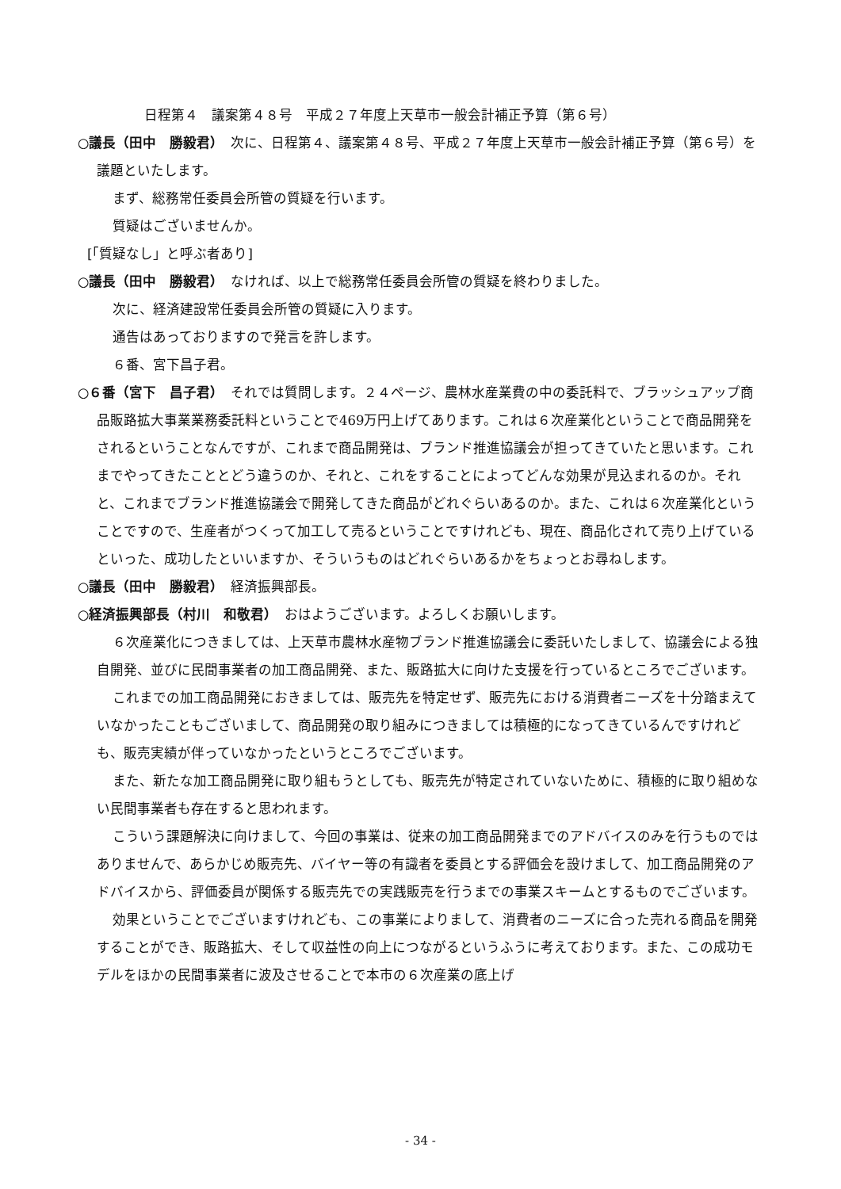日程第４　議案第４８号　平成２７年度上天草市一般会計補正予算（第６号）
○議長（田中　勝毅君）　次に、日程第４、議案第４８号、平成２７年度上天草市一般会計補正予算（第６号）を議題といたします。
まず、総務常任委員会所管の質疑を行います。
質疑はございませんか。
[「質疑なし」と呼ぶ者あり]
○議長（田中　勝毅君）　なければ、以上で総務常任委員会所管の質疑を終わりました。
次に、経済建設常任委員会所管の質疑に入ります。
通告はあっておりますので発言を許します。
６番、宮下昌子君。
○６番（宮下　昌子君）　それでは質問します。２４ページ、農林水産業費の中の委託料で、ブラッシュアップ商品販路拡大事業業務委託料ということで469万円上げてあります。これは６次産業化ということで商品開発をされるということなんですが、これまで商品開発は、ブランド推進協議会が担ってきていたと思います。これまでやってきたこととどう違うのか、それと、これをすることによってどんな効果が見込まれるのか。それと、これまでブランド推進協議会で開発してきた商品がどれぐらいあるのか。また、これは６次産業化ということですので、生産者がつくって加工して売るということですけれども、現在、商品化されて売り上げているといった、成功したといいますか、そういうものはどれぐらいあるかをちょっとお尋ねします。
○議長（田中　勝毅君）　経済振興部長。
○経済振興部長（村川　和敬君）　おはようございます。よろしくお願いします。
６次産業化につきましては、上天草市農林水産物ブランド推進協議会に委託いたしまして、協議会による独自開発、並びに民間事業者の加工商品開発、また、販路拡大に向けた支援を行っているところでございます。
これまでの加工商品開発におきましては、販売先を特定せず、販売先における消費者ニーズを十分踏まえていなかったこともございまして、商品開発の取り組みにつきましては積極的になってきているんですけれども、販売実績が伴っていなかったというところでございます。
また、新たな加工商品開発に取り組もうとしても、販売先が特定されていないために、積極的に取り組めない民間事業者も存在すると思われます。
こういう課題解決に向けまして、今回の事業は、従来の加工商品開発までのアドバイスのみを行うものではありませんで、あらかじめ販売先、バイヤー等の有識者を委員とする評価会を設けまして、加工商品開発のアドバイスから、評価委員が関係する販売先での実践販売を行うまでの事業スキームとするものでございます。
効果ということでございますけれども、この事業によりまして、消費者のニーズに合った売れる商品を開発することができ、販路拡大、そして収益性の向上につながるというふうに考えております。また、この成功モデルをほかの民間事業者に波及させることで本市の６次産業の底上げ
- 34 -